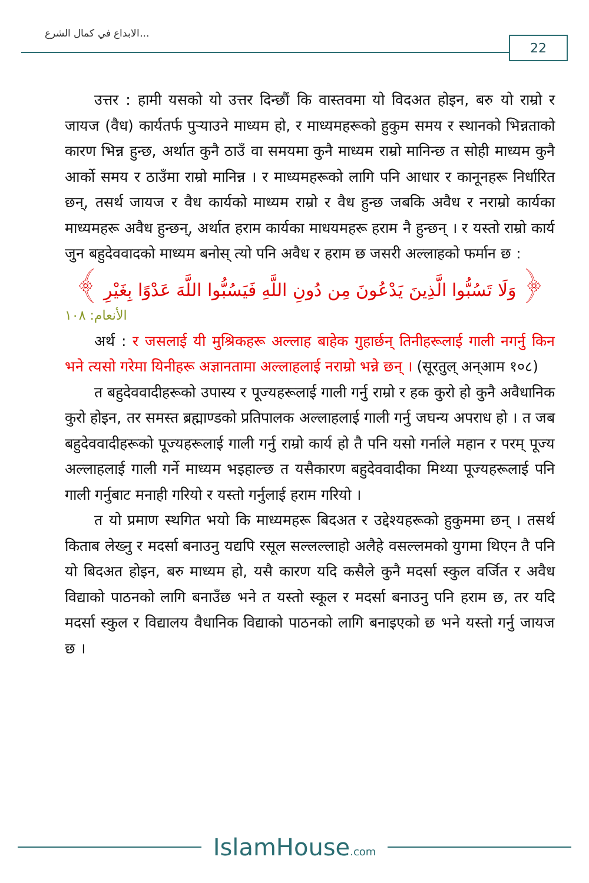الابداع في كمال الشرع...
22
उत्तर : हामी यसको यो उत्तर दिन्छौं कि वास्तवमा यो विदअत होइन, बरु यो राम्रो र जायज (वैध) कार्यतर्फ पुऱ्याउने माध्यम हो, र माध्यमहरूको हुकुम समय र स्थानको भिन्नताको कारण भिन्न हुन्छ, अर्थात कुनै ठाउँ वा समयमा कुनै माध्यम राम्रो मानिन्छ त सोही माध्यम कुनै आर्को समय र ठाउँमा राम्रो मानिन्न । र माध्यमहरूको लागि पनि आधार र कानूनहरू निर्धारित छन्, तसर्थ जायज र वैध कार्यको माध्यम राम्रो र वैध हुन्छ जबकि अवैध र नराम्रो कार्यका माध्यमहरू अवैध हुन्छन्, अर्थात हराम कार्यका माधयमहरू हराम नै हुन्छन् । र यस्तो राम्रो कार्य जुन बहुदेववादको माध्यम बनोस् त्यो पनि अवैध र हराम छ जसरी अल्लाहको फर्मान छ :
﴿ وَلَا تَسُبُّوا الَّذِينَ يَدْعُونَ مِن دُونِ اللَّهِ فَيَسُبُّوا اللَّهَ عَدْوًا بِغَيْرِ ﴾
الأنعام: ١٠٨
अर्थ : र जसलाई यी मुश्रिकहरू अल्लाह बाहेक गुहार्छन् तिनीहरूलाई गाली नगर्नु किन भने त्यसो गरेमा यिनीहरू अज्ञानतामा अल्लाहलाई नराम्रो भन्ने छन् । (सूरतुल् अन्आम १०८)
त बहुदेववादीहरूको उपास्य र पूज्यहरूलाई गाली गर्नु राम्रो र हक कुरो हो कुनै अवैधानिक कुरो होइन, तर समस्त ब्रह्माण्डको प्रतिपालक अल्लाहलाई गाली गर्नु जघन्य अपराध हो । त जब बहुदेववादीहरूको पूज्यहरूलाई गाली गर्नु राम्रो कार्य हो तै पनि यसो गर्नाले महान र परम् पूज्य अल्लाहलाई गाली गर्ने माध्यम भइहाल्छ त यसैकारण बहुदेववादीका मिथ्या पूज्यहरूलाई पनि गाली गर्नुबाट मनाही गरियो र यस्तो गर्नुलाई हराम गरियो ।
त यो प्रमाण स्थगित भयो कि माध्यमहरू बिदअत र उद्देश्यहरूको हुकुममा छन् । तसर्थ किताब लेख्नु र मदर्सा बनाउनु यद्यपि रसूल सल्लल्लाहो अलैहे वसल्लमको युगमा थिएन तै पनि यो बिदअत होइन, बरु माध्यम हो, यसै कारण यदि कसैले कुनै मदर्सा स्कुल वर्जित र अवैध विद्याको पाठनको लागि बनाउँछ भने त यस्तो स्कूल र मदर्सा बनाउनु पनि हराम छ, तर यदि मदर्सा स्कुल र विद्यालय वैधानिक विद्याको पाठनको लागि बनाइएको छ भने यस्तो गर्नु जायज छ ।
IslamHouse.com